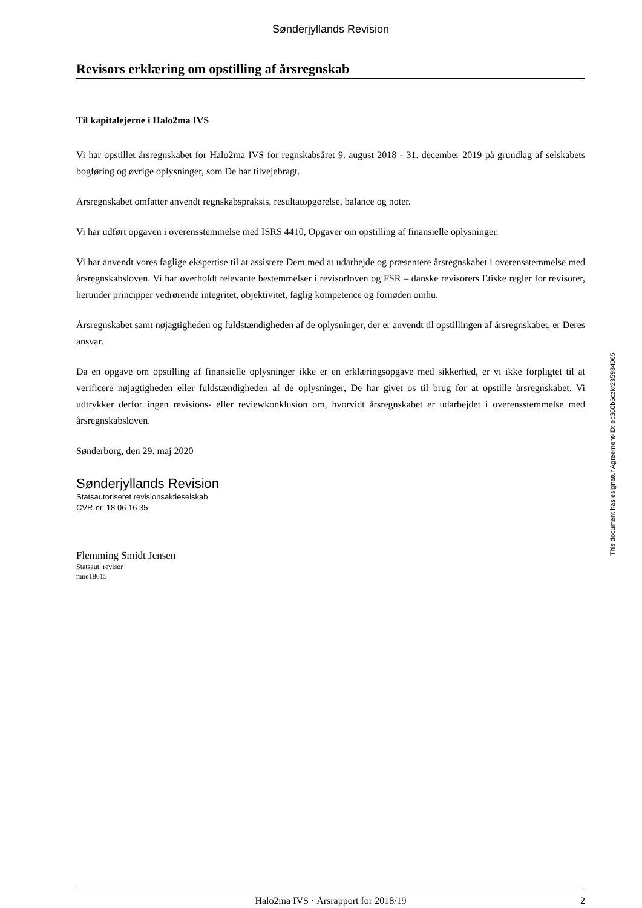Sønderjyllands Revision
Revisors erklæring om opstilling af årsregnskab
Til kapitalejerne i Halo2ma IVS
Vi har opstillet årsregnskabet for Halo2ma IVS for regnskabsåret 9. august 2018 - 31. december 2019 på grundlag af selskabets bogføring og øvrige oplysninger, som De har tilvejebragt.
Årsregnskabet omfatter anvendt regnskabspraksis, resultatopgørelse, balance og noter.
Vi har udført opgaven i overensstemmelse med ISRS 4410, Opgaver om opstilling af finansielle oplysninger.
Vi har anvendt vores faglige ekspertise til at assistere Dem med at udarbejde og præsentere årsregnskabet i overensstemmelse med årsregnskabsloven. Vi har overholdt relevante bestemmelser i revisorloven og FSR – danske revisorers Etiske regler for revisorer, herunder principper vedrørende integritet, objektivitet, faglig kompetence og fornøden omhu.
Årsregnskabet samt nøjagtigheden og fuldstændigheden af de oplysninger, der er anvendt til opstillingen af årsregnskabet, er Deres ansvar.
Da en opgave om opstilling af finansielle oplysninger ikke er en erklæringsopgave med sikkerhed, er vi ikke forpligtet til at verificere nøjagtigheden eller fuldstændigheden af de oplysninger, De har givet os til brug for at opstille årsregnskabet. Vi udtrykker derfor ingen revisions- eller reviewkonklusion om, hvorvidt årsregnskabet er udarbejdet i overensstemmelse med årsregnskabsloven.
Sønderborg, den 29. maj 2020
Sønderjyllands Revision
Statsautoriseret revisionsaktieselskab
CVR-nr. 18 06 16 35
Flemming Smidt Jensen
Statsaut. revisor
mne18615
This document has esignatur Agreement-ID: ec360b6czkr235984065
Halo2ma IVS · Årsrapport for 2018/19 2